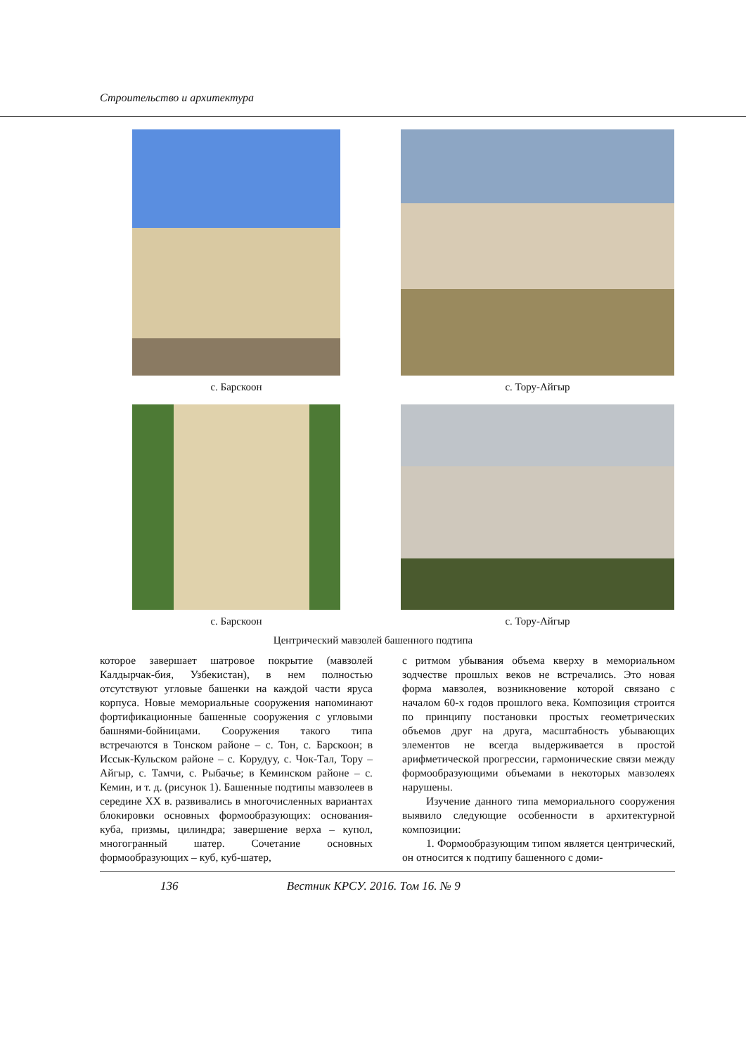Строительство и архитектура
с. Барскоон
с. Тору-Айгыр
с. Барскоон
с. Тору-Айгыр
Центрический мавзолей башенного подтипа
которое завершает шатровое покрытие (мавзолей Калдырчак-бия, Узбекистан), в нем полностью отсутствуют угловые башенки на каждой части яруса корпуса. Новые мемориальные сооружения напоминают фортификационные башенные сооружения с угловыми башнями-бойницами. Сооружения такого типа встречаются в Тонском районе – с. Тон, с. Барскоон; в Иссык-Кульском районе – с. Корудуу, с. Чок-Тал, Тору – Айгыр, с. Тамчи, с. Рыбачье; в Кеминском районе – с. Кемин, и т. д. (рисунок 1). Башенные подтипы мавзолеев в середине XX в. развивались в многочисленных вариантах блокировки основных формообразующих: основания-куба, призмы, цилиндра; завершение верха – купол, многогранный шатер. Сочетание основных формообразующих – куб, куб-шатер,
с ритмом убывания объема кверху в мемориальном зодчестве прошлых веков не встречались. Это новая форма мавзолея, возникновение которой связано с началом 60-х годов прошлого века. Композиция строится по принципу постановки простых геометрических объемов друг на друга, масштабность убывающих элементов не всегда выдерживается в простой арифметической прогрессии, гармонические связи между формообразующими объемами в некоторых мавзолеях нарушены.
Изучение данного типа мемориального сооружения выявило следующие особенности в архитектурной композиции:
1. Формообразующим типом является центрический, он относится к подтипу башенного с доми-
136 Вестник КРСУ. 2016. Том 16. № 9